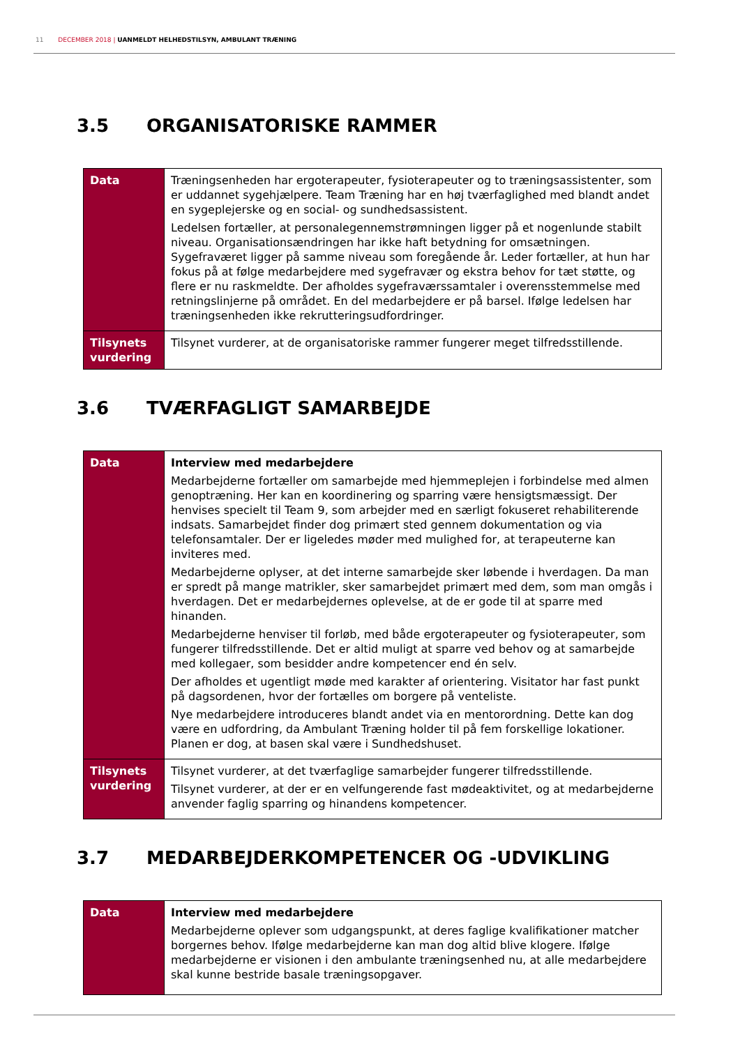11 DECEMBER 2018 | UANMELDT HELHEDSTILSYN, AMBULANT TRÆNING
3.5 ORGANISATORISKE RAMMER
| Data | Træningsenheden har ergoterapeuter, fysioterapeuter og to træningsassistenter, som er uddannet sygehjælpere. Team Træning har en høj tværfaglighed med blandt andet en sygeplejerske og en social- og sundhedsassistent. Ledelsen fortæller, at personalegennemstrømningen ligger på et nogenlunde stabilt niveau. Organisationsændringen har ikke haft betydning for omsætningen. Sygefraværet ligger på samme niveau som foregående år. Leder fortæller, at hun har fokus på at følge medarbejdere med sygefravær og ekstra behov for tæt støtte, og flere er nu raskmeldte. Der afholdes sygefraværssamtaler i overensstemmelse med retningslinjerne på området. En del medarbejdere er på barsel. Ifølge ledelsen har træningsenheden ikke rekrutteringsudfordringer. |
| Tilsynets vurdering | Tilsynet vurderer, at de organisatoriske rammer fungerer meget tilfredsstillende. |
3.6 TVÆRFAGLIGT SAMARBEJDE
| Data | Interview med medarbejdere Medarbejderne fortæller om samarbejde med hjemmeplejen i forbindelse med almen genoptræning. Her kan en koordinering og sparring være hensigtsmæssigt. Der henvises specielt til Team 9, som arbejder med en særligt fokuseret rehabiliterende indsats. Samarbejdet finder dog primært sted gennem dokumentation og via telefonsamtaler. Der er ligeledes møder med mulighed for, at terapeuterne kan inviteres med. Medarbejderne oplyser, at det interne samarbejde sker løbende i hverdagen. Da man er spredt på mange matrikler, sker samarbejdet primært med dem, som man omgås i hverdagen. Det er medarbejdernes oplevelse, at de er gode til at sparre med hinanden. Medarbejderne henviser til forløb, med både ergoterapeuter og fysioterapeuter, som fungerer tilfredsstillende. Det er altid muligt at sparre ved behov og at samarbejde med kollegaer, som besidder andre kompetencer end én selv. Der afholdes et ugentligt møde med karakter af orientering. Visitator har fast punkt på dagsordenen, hvor der fortælles om borgere på venteliste. Nye medarbejdere introduceres blandt andet via en mentorordning. Dette kan dog være en udfordring, da Ambulant Træning holder til på fem forskellige lokationer. Planen er dog, at basen skal være i Sundhedshuset. |
| Tilsynets vurdering | Tilsynet vurderer, at det tværfaglige samarbejder fungerer tilfredsstillende. Tilsynet vurderer, at der er en velfungerende fast mødeaktivitet, og at medarbejderne anvender faglig sparring og hinandens kompetencer. |
3.7 MEDARBEJDERKOMPETENCER OG -UDVIKLING
| Data | Interview med medarbejdere Medarbejderne oplever som udgangspunkt, at deres faglige kvalifikationer matcher borgernes behov. Ifølge medarbejderne kan man dog altid blive klogere. Ifølge medarbejderne er visionen i den ambulante træningsenhed nu, at alle medarbejdere skal kunne bestride basale træningsopgaver. |